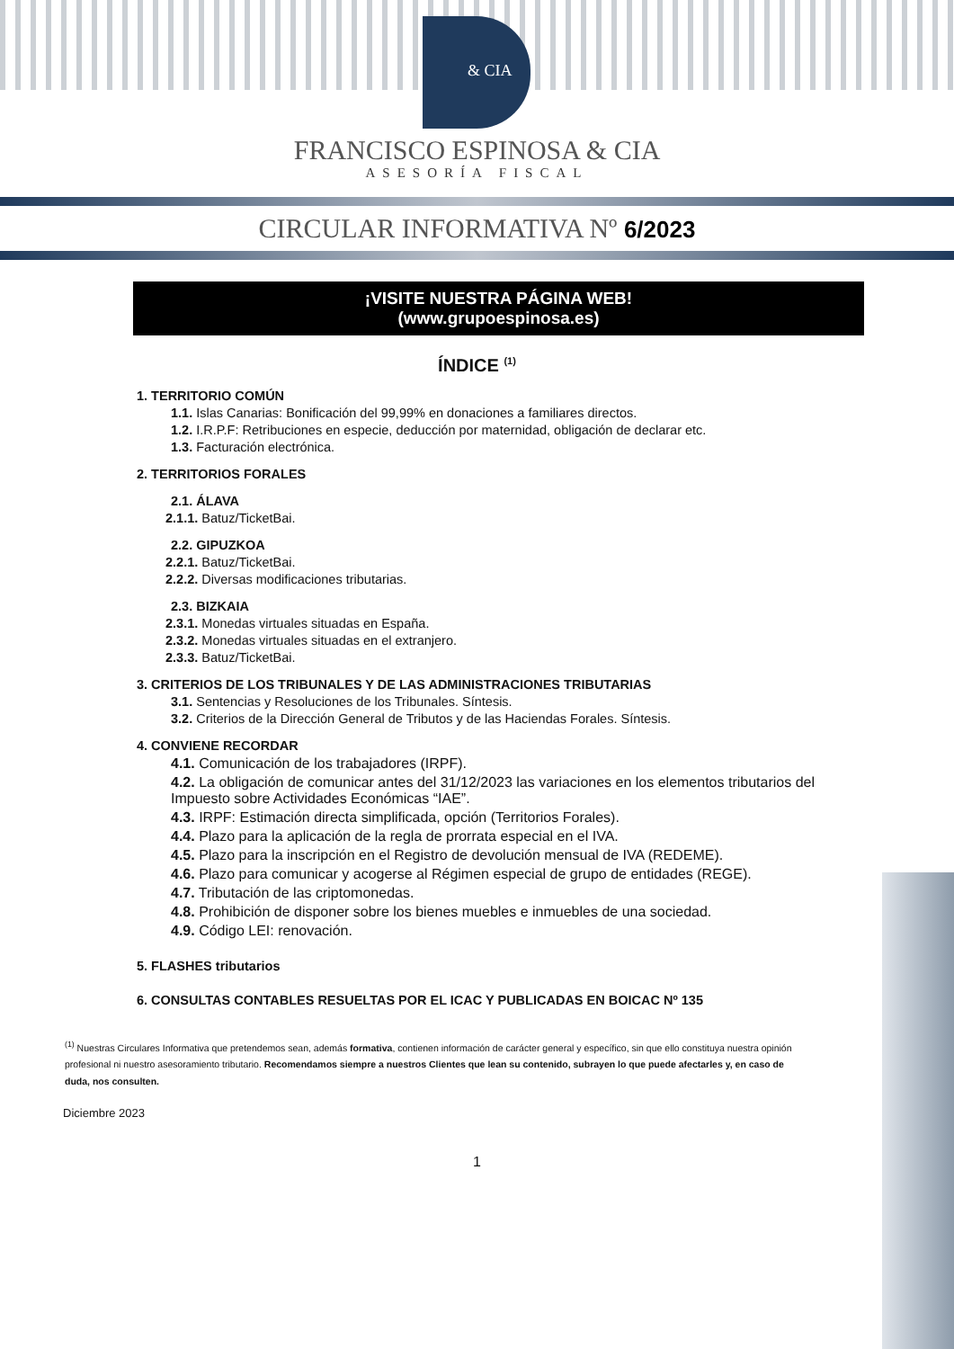& CIA
FRANCISCO ESPINOSA & CIA
ASESORÍA FISCAL
CIRCULAR INFORMATIVA Nº 6/2023
¡VISITE NUESTRA PÁGINA WEB!
(www.grupoespinosa.es)
ÍNDICE <sup>(1)</sup>
1. TERRITORIO COMÚN
1.1. Islas Canarias: Bonificación del 99,99% en donaciones a familiares directos.
1.2. I.R.P.F: Retribuciones en especie, deducción por maternidad, obligación de declarar etc.
1.3. Facturación electrónica.
2. TERRITORIOS FORALES
2.1. ÁLAVA
2.1.1. Batuz/TicketBai.
2.2. GIPUZKOA
2.2.1. Batuz/TicketBai.
2.2.2. Diversas modificaciones tributarias.
2.3. BIZKAIA
2.3.1. Monedas virtuales situadas en España.
2.3.2. Monedas virtuales situadas en el extranjero.
2.3.3. Batuz/TicketBai.
3. CRITERIOS DE LOS TRIBUNALES Y DE LAS ADMINISTRACIONES TRIBUTARIAS
3.1. Sentencias y Resoluciones de los Tribunales. Síntesis.
3.2. Criterios de la Dirección General de Tributos y de las Haciendas Forales. Síntesis.
4. CONVIENE RECORDAR
4.1. Comunicación de los trabajadores (IRPF).
4.2. La obligación de comunicar antes del 31/12/2023 las variaciones en los elementos tributarios del Impuesto sobre Actividades Económicas “IAE”.
4.3. IRPF: Estimación directa simplificada, opción (Territorios Forales).
4.4. Plazo para la aplicación de la regla de prorrata especial en el IVA.
4.5. Plazo para la inscripción en el Registro de devolución mensual de IVA (REDEME).
4.6. Plazo para comunicar y acogerse al Régimen especial de grupo de entidades (REGE).
4.7. Tributación de las criptomonedas.
4.8. Prohibición de disponer sobre los bienes muebles e inmuebles de una sociedad.
4.9. Código LEI: renovación.
5. FLASHES tributarios
6. CONSULTAS CONTABLES RESUELTAS POR EL ICAC Y PUBLICADAS EN BOICAC Nº 135
<sup>(1)</sup> Nuestras Circulares Informativa que pretendemos sean, además formativa, contienen información de carácter general y específico, sin que ello constituya nuestra opinión profesional ni nuestro asesoramiento tributario. Recomendamos siempre a nuestros Clientes que lean su contenido, subrayen lo que puede afectarles y, en caso de duda, nos consulten.
Diciembre 2023
1